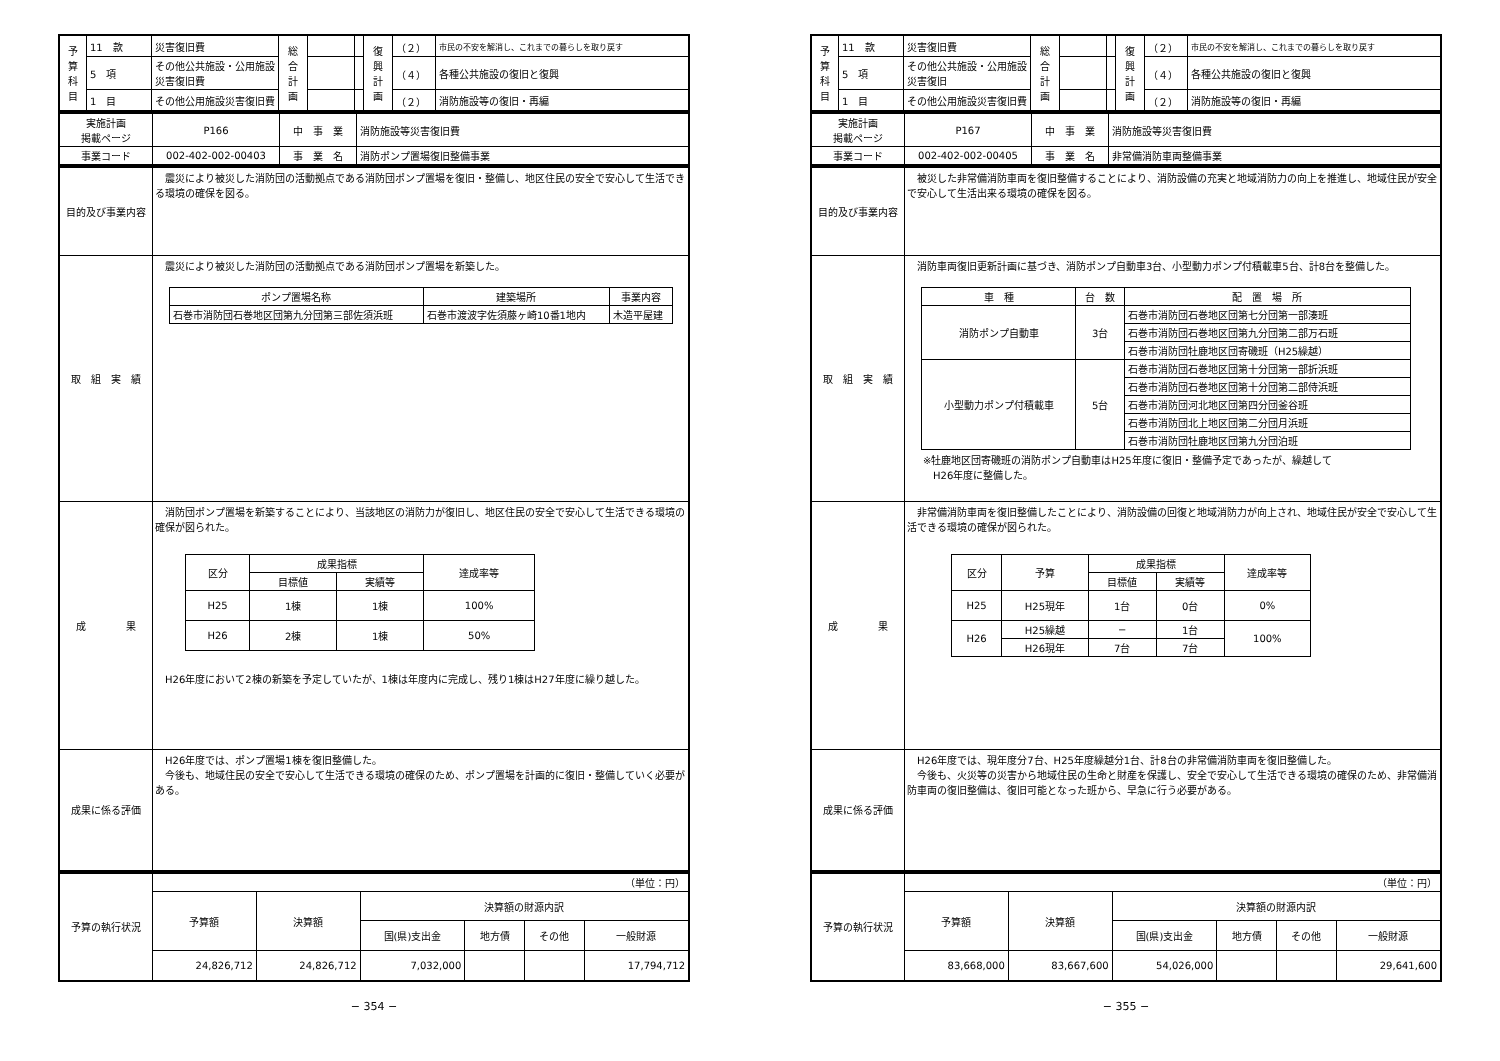| 予 算 科 目 | 11 款 | 災害復旧費 | 総 合 計 画 | | | 復 興 計 画 | （２） | 市民の不安を解消し、これまでの暮らしを取り戻す |
| | 5 項 | その他公共施設・公用施設災害復旧費 | | | | | （４） | 各種公共施設の復旧と復興 |
| | 1 目 | その他公用施設災害復旧費 | | | | | （２） | 消防施設等の復旧・再編 |
| 実施計画 掲載ページ | P166 | 中 事 業 | 消防施設等災害復旧費 |
| 事業コード | 002-402-002-00403 | 事 業 名 | 消防ポンプ置場復旧整備事業 |
| 目的及び事業内容 | 震災により被災した消防団の活動拠点である消防団ポンプ置場を復旧・整備し、地区住民の安全で安心して生活できる環境の確保を図る。 |
| 取 組 実 績 | 震災により被災した消防団の活動拠点である消防団ポンプ置場を新築した。 / ポンプ置場名称 / 建築場所 / 事業内容 / / --- / --- / --- / / 石巻市消防団石巻地区団第九分団第三部佐須浜班 / 石巻市渡波字佐須藤ヶ崎10番1地内 / 木造平屋建 / |
| 成 果 | 消防団ポンプ置場を新築することにより、当該地区の消防力が復旧し、地区住民の安全で安心して生活できる環境の確保が図られた。 / 区分 / 成果指標 / / 達成率等 / / --- / --- / --- / --- / / / 目標値 / 実績等 / / / H25 / 1棟 / 1棟 / 100% / / H26 / 2棟 / 1棟 / 50% / H26年度において2棟の新築を予定していたが、1棟は年度内に完成し、残り1棟はH27年度に繰り越した。 |
| 成果に係る評価 | H26年度では、ポンプ置場1棟を復旧整備した。 今後も、地域住民の安全で安心して生活できる環境の確保のため、ポンプ置場を計画的に復旧・整備していく必要がある。 |
| 予算の執行状況 | （単位：円） | | | | | |
| | 予算額 | 決算額 | 決算額の財源内訳 | | | |
| | | | 国(県)支出金 | 地方債 | その他 | 一般財源 |
| | 24,826,712 | 24,826,712 | 7,032,000 | | | 17,794,712 |
− 354 −
| 予 算 科 目 | 11 款 | 災害復旧費 | 総 合 計 画 | | | 復 興 計 画 | （２） | 市民の不安を解消し、これまでの暮らしを取り戻す |
| | 5 項 | その他公共施設・公用施設災害復旧 | | | | | （４） | 各種公共施設の復旧と復興 |
| | 1 目 | その他公用施設災害復旧費 | | | | | （２） | 消防施設等の復旧・再編 |
| 実施計画 掲載ページ | P167 | 中 事 業 | 消防施設等災害復旧費 |
| 事業コード | 002-402-002-00405 | 事 業 名 | 非常備消防車両整備事業 |
| 目的及び事業内容 | 被災した非常備消防車両を復旧整備することにより、消防設備の充実と地域消防力の向上を推進し、地域住民が安全で安心して生活出来る環境の確保を図る。 |
| 取 組 実 績 | 消防車両復旧更新計画に基づき、消防ポンプ自動車3台、小型動力ポンプ付積載車5台、計8台を整備した。 / 車 種 / 台 数 / 配 置 場 所 / / --- / --- / --- / / 消防ポンプ自動車 / 3台 / 石巻市消防団石巻地区団第七分団第一部湊班 / / / / 石巻市消防団石巻地区団第九分団第二部万石班 / / / / 石巻市消防団牡鹿地区団寄磯班（H25繰越） / / 小型動力ポンプ付積載車 / 5台 / 石巻市消防団石巻地区団第十分団第一部折浜班 / / / / 石巻市消防団石巻地区団第十分団第二部侍浜班 / / / / 石巻市消防団河北地区団第四分団釜谷班 / / / / 石巻市消防団北上地区団第二分団月浜班 / / / / 石巻市消防団牡鹿地区団第九分団泊班 / ※牡鹿地区団寄磯班の消防ポンプ自動車はH25年度に復旧・整備予定であったが、繰越して H26年度に整備した。 |
| 成 果 | 非常備消防車両を復旧整備したことにより、消防設備の回復と地域消防力が向上され、地域住民が安全で安心して生活できる環境の確保が図られた。 / 区分 / 予算 / 成果指標 / / 達成率等 / / --- / --- / --- / --- / --- / / / / 目標値 / 実績等 / / / H25 / H25現年 / 1台 / 0台 / 0% / / H26 / H25繰越 / − / 1台 / 100% / / / H26現年 / 7台 / 7台 / / |
| 成果に係る評価 | H26年度では、現年度分7台、H25年度繰越分1台、計8台の非常備消防車両を復旧整備した。 今後も、火災等の災害から地域住民の生命と財産を保護し、安全で安心して生活できる環境の確保のため、非常備消防車両の復旧整備は、復旧可能となった班から、早急に行う必要がある。 |
| 予算の執行状況 | （単位：円） | | | | | |
| | 予算額 | 決算額 | 決算額の財源内訳 | | | |
| | | | 国(県)支出金 | 地方債 | その他 | 一般財源 |
| | 83,668,000 | 83,667,600 | 54,026,000 | | | 29,641,600 |
− 355 −